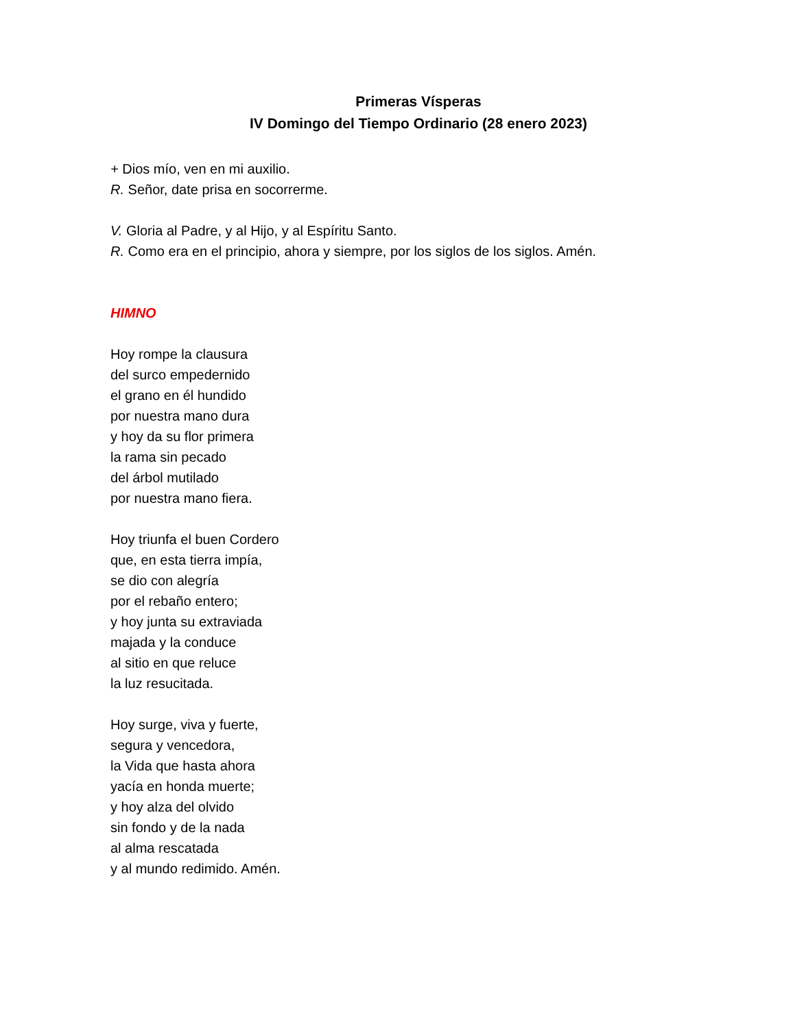Primeras Vísperas
IV Domingo del Tiempo Ordinario (28 enero 2023)
+ Dios mío, ven en mi auxilio.
R. Señor, date prisa en socorrerme.
V. Gloria al Padre, y al Hijo, y al Espíritu Santo.
R. Como era en el principio, ahora y siempre, por los siglos de los siglos. Amén.
HIMNO
Hoy rompe la clausura
del surco empedernido
el grano en él hundido
por nuestra mano dura
y hoy da su flor primera
la rama sin pecado
del árbol mutilado
por nuestra mano fiera.
Hoy triunfa el buen Cordero
que, en esta tierra impía,
se dio con alegría
por el rebaño entero;
y hoy junta su extraviada
majada y la conduce
al sitio en que reluce
la luz resucitada.
Hoy surge, viva y fuerte,
segura y vencedora,
la Vida que hasta ahora
yacía en honda muerte;
y hoy alza del olvido
sin fondo y de la nada
al alma rescatada
y al mundo redimido. Amén.